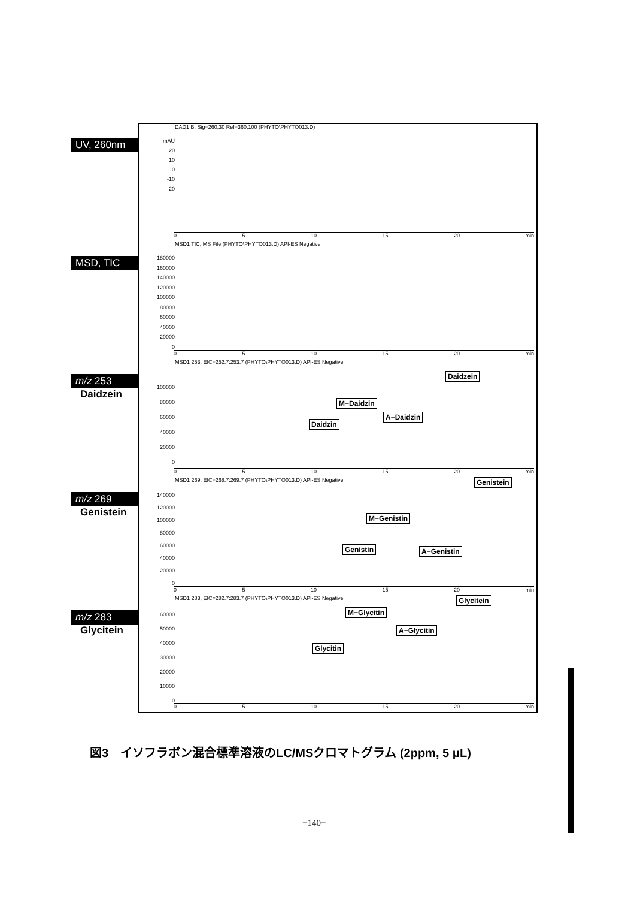UV, 260nm
DAD1 B, Sig=260,30 Ref=360,100 (PHYTO\PHYTO013.D)
mAU
20
10
0
-10
-20
0 5 10 15 20 min
MSD, TIC
MSD1 TIC, MS File (PHYTO\PHYTO013.D) API-ES Negative
180000
160000
140000
120000
100000
80000
60000
40000
20000
0
0 5 10 15 20 min
m/z 253
Daidzein
MSD1 253, EIC=252.7:253.7 (PHYTO\PHYTO013.D) API-ES Negative
100000
80000
60000
40000
20000
0
Daidzin
M−Daidzin
A−Daidzin
Daidzein
0 5 10 15 20 min
m/z 269
Genistein
MSD1 269, EIC=268.7:269.7 (PHYTO\PHYTO013.D) API-ES Negative
140000
120000
100000
80000
60000
40000
20000
0
Genistin
M−Genistin
A−Genistin
Genistein
0 5 10 15 20 min
m/z 283
Glycitein
MSD1 283, EIC=282.7:283.7 (PHYTO\PHYTO013.D) API-ES Negative
60000
50000
40000
30000
20000
10000
0
Glycitin
M−Glycitin
A−Glycitin
Glycitein
0 5 10 15 20 min
図3　イソフラボン混合標準溶液のLC/MSクロマトグラム (2ppm, 5 μL)
−140−